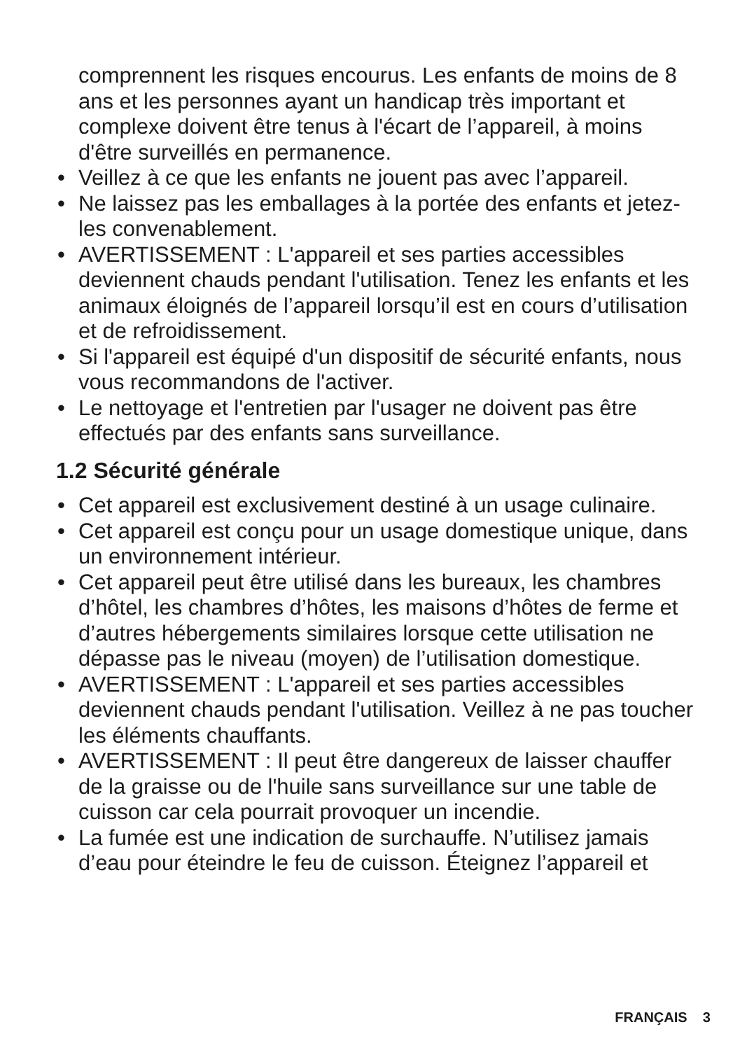comprennent les risques encourus. Les enfants de moins de 8 ans et les personnes ayant un handicap très important et complexe doivent être tenus à l'écart de l’appareil, à moins d'être surveillés en permanence.
• Veillez à ce que les enfants ne jouent pas avec l’appareil.
• Ne laissez pas les emballages à la portée des enfants et jetez-les convenablement.
• AVERTISSEMENT : L'appareil et ses parties accessibles deviennent chauds pendant l'utilisation. Tenez les enfants et les animaux éloignés de l’appareil lorsqu’il est en cours d’utilisation et de refroidissement.
• Si l'appareil est équipé d'un dispositif de sécurité enfants, nous vous recommandons de l'activer.
• Le nettoyage et l'entretien par l'usager ne doivent pas être effectués par des enfants sans surveillance.
1.2 Sécurité générale
• Cet appareil est exclusivement destiné à un usage culinaire.
• Cet appareil est conçu pour un usage domestique unique, dans un environnement intérieur.
• Cet appareil peut être utilisé dans les bureaux, les chambres d’hôtel, les chambres d’hôtes, les maisons d’hôtes de ferme et d’autres hébergements similaires lorsque cette utilisation ne dépasse pas le niveau (moyen) de l’utilisation domestique.
• AVERTISSEMENT : L'appareil et ses parties accessibles deviennent chauds pendant l'utilisation. Veillez à ne pas toucher les éléments chauffants.
• AVERTISSEMENT : Il peut être dangereux de laisser chauffer de la graisse ou de l'huile sans surveillance sur une table de cuisson car cela pourrait provoquer un incendie.
• La fumée est une indication de surchauffe. N’utilisez jamais d’eau pour éteindre le feu de cuisson. Éteignez l’appareil et
FRANÇAIS 3